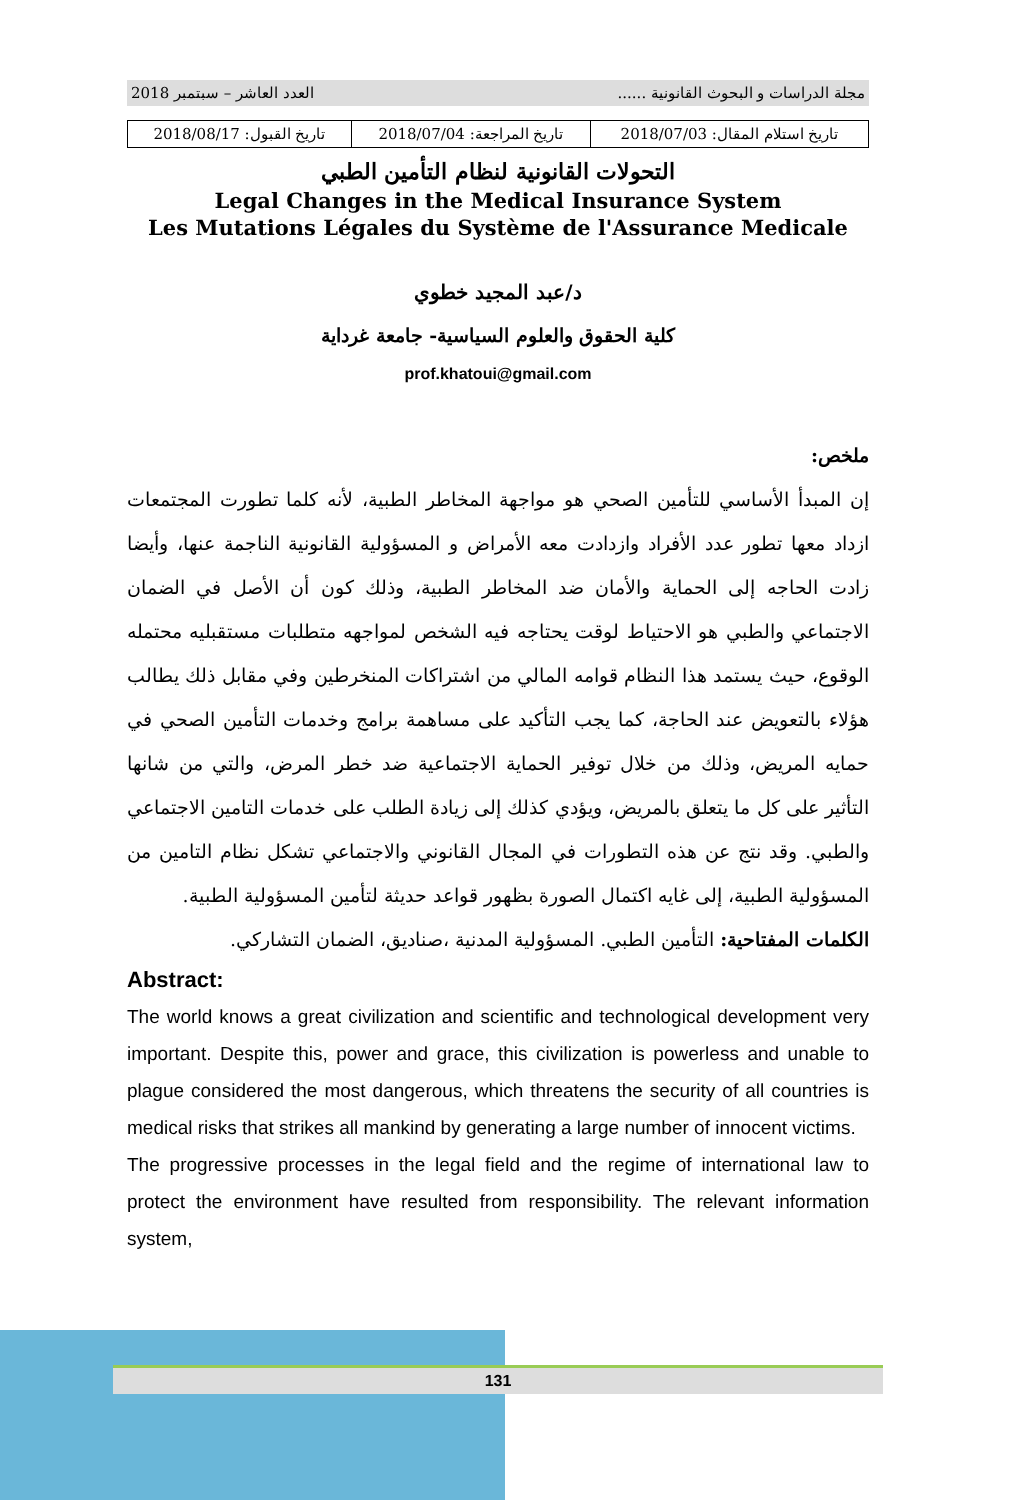مجلة الدراسات و البحوث القانونية ...... العدد العاشر – سبتمبر 2018
| تاريخ استلام المقال: 2018/07/03 | تاريخ المراجعة: 2018/07/04 | تاريخ القبول: 2018/08/17 |
التحولات القانونية لنظام التأمين الطبي
Legal Changes in the Medical Insurance System
Les Mutations Légales du Système de l'Assurance Medicale
د/عبد المجيد خطوي
كلية الحقوق والعلوم السياسية- جامعة غرداية
prof.khatoui@gmail.com
ملخص:
إن المبدأ الأساسي للتأمين الصحي هو مواجهة المخاطر الطبية، لأنه كلما تطورت المجتمعات ازداد معها تطور عدد الأفراد وازدادت معه الأمراض و المسؤولية القانونية الناجمة عنها، وأيضا زادت الحاجه إلى الحماية والأمان ضد المخاطر الطبية، وذلك كون أن الأصل في الضمان الاجتماعي والطبي هو الاحتياط لوقت يحتاجه فيه الشخص لمواجهه متطلبات مستقبليه محتمله الوقوع، حيث يستمد هذا النظام قوامه المالي من اشتراكات المنخرطين وفي مقابل ذلك يطالب هؤلاء بالتعويض عند الحاجة، كما يجب التأكيد على مساهمة برامج وخدمات التأمين الصحي في حمايه المريض، وذلك من خلال توفير الحماية الاجتماعية ضد خطر المرض، والتي من شانها التأثير على كل ما يتعلق بالمريض، ويؤدي كذلك إلى زيادة الطلب على خدمات التامين الاجتماعي والطبي. وقد نتج عن هذه التطورات في المجال القانوني والاجتماعي تشكل نظام التامين من المسؤولية الطبية، إلى غايه اكتمال الصورة بظهور قواعد حديثة لتأمين المسؤولية الطبية.
الكلمات المفتاحية: التأمين الطبي. المسؤولية المدنية ،صناديق، الضمان التشاركي.
Abstract:
The world knows a great civilization and scientific and technological development very important. Despite this, power and grace, this civilization is powerless and unable to plague considered the most dangerous, which threatens the security of all countries is medical risks that strikes all mankind by generating a large number of innocent victims.
The progressive processes in the legal field and the regime of international law to protect the environment have resulted from responsibility. The relevant information system,
131